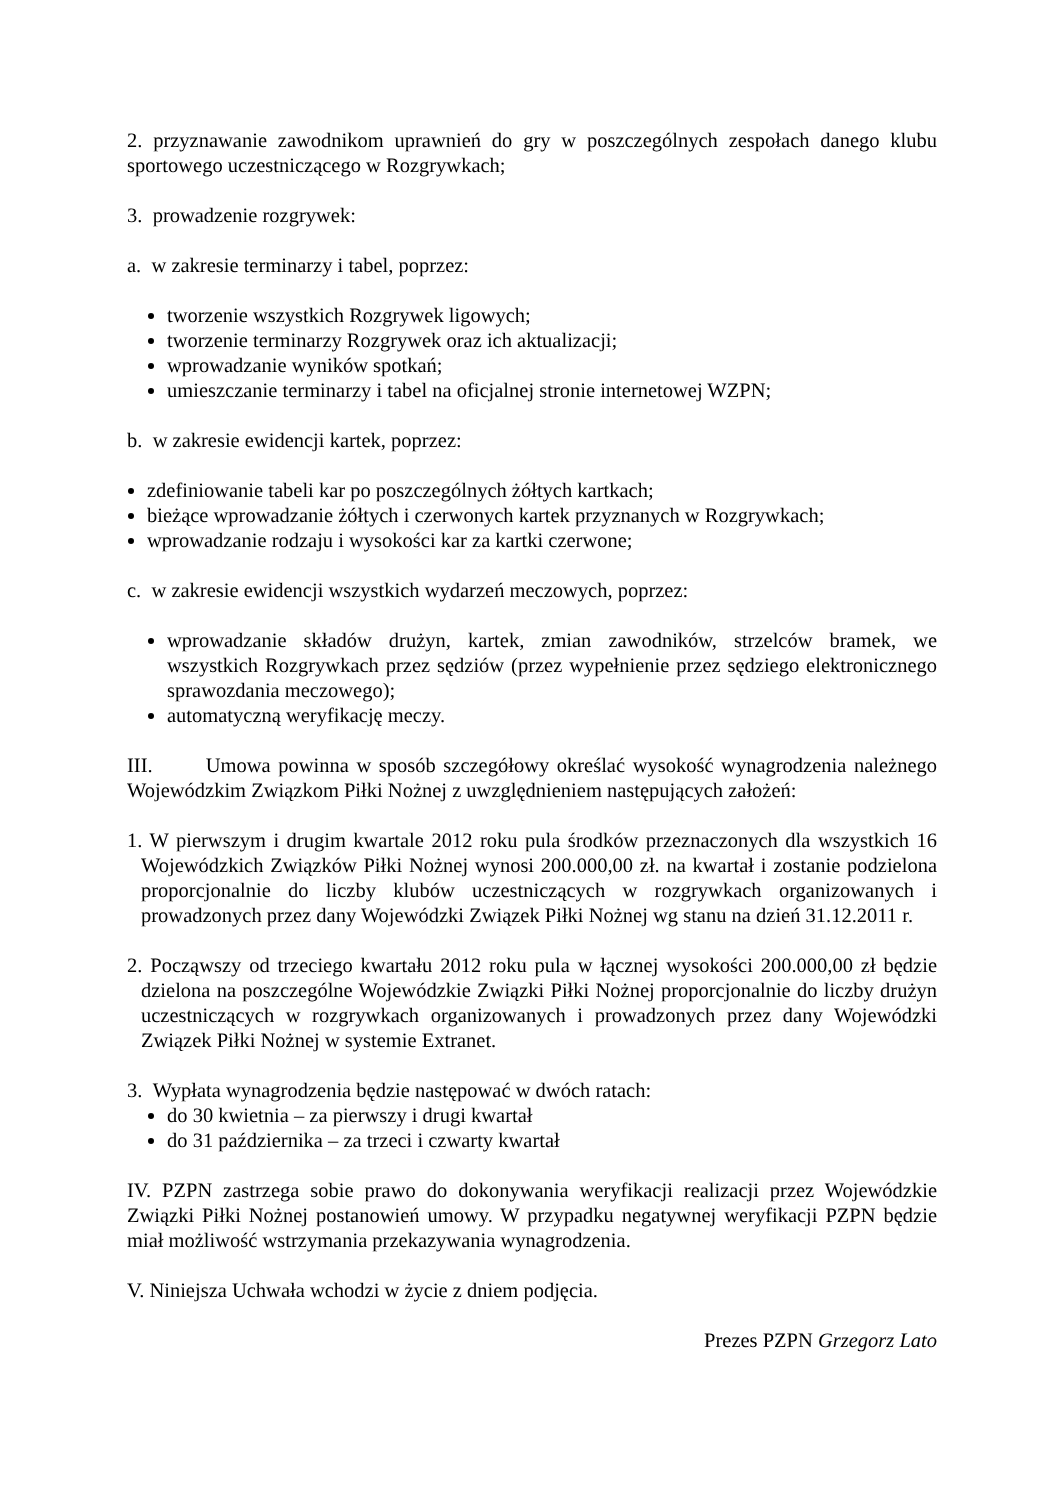2. przyznawanie zawodnikom uprawnień do gry w poszczególnych zespołach danego klubu sportowego uczestniczącego w Rozgrywkach;
3. prowadzenie rozgrywek:
a. w zakresie terminarzy i tabel, poprzez:
tworzenie wszystkich Rozgrywek ligowych;
tworzenie terminarzy Rozgrywek oraz ich aktualizacji;
wprowadzanie wyników spotkań;
umieszczanie terminarzy i tabel na oficjalnej stronie internetowej WZPN;
b. w zakresie ewidencji kartek, poprzez:
zdefiniowanie tabeli kar po poszczególnych żółtych kartkach;
bieżące wprowadzanie żółtych i czerwonych kartek przyznanych w Rozgrywkach;
wprowadzanie rodzaju i wysokości kar za kartki czerwone;
c. w zakresie ewidencji wszystkich wydarzeń meczowych, poprzez:
wprowadzanie składów drużyn, kartek, zmian zawodników, strzelców bramek, we wszystkich Rozgrywkach przez sędziów (przez wypełnienie przez sędziego elektronicznego sprawozdania meczowego);
automatyczną weryfikację meczy.
III. Umowa powinna w sposób szczegółowy określać wysokość wynagrodzenia należnego Wojewódzkim Związkom Piłki Nożnej z uwzględnieniem następujących założeń:
1. W pierwszym i drugim kwartale 2012 roku pula środków przeznaczonych dla wszystkich 16 Wojewódzkich Związków Piłki Nożnej wynosi 200.000,00 zł. na kwartał i zostanie podzielona proporcjonalnie do liczby klubów uczestniczących w rozgrywkach organizowanych i prowadzonych przez dany Wojewódzki Związek Piłki Nożnej wg stanu na dzień 31.12.2011 r.
2. Począwszy od trzeciego kwartału 2012 roku pula w łącznej wysokości 200.000,00 zł będzie dzielona na poszczególne Wojewódzkie Związki Piłki Nożnej proporcjonalnie do liczby drużyn uczestniczących w rozgrywkach organizowanych i prowadzonych przez dany Wojewódzki Związek Piłki Nożnej w systemie Extranet.
3. Wypłata wynagrodzenia będzie następować w dwóch ratach:
do 30 kwietnia – za pierwszy i drugi kwartał
do 31 października – za trzeci i czwarty kwartał
IV. PZPN zastrzega sobie prawo do dokonywania weryfikacji realizacji przez Wojewódzkie Związki Piłki Nożnej postanowień umowy. W przypadku negatywnej weryfikacji PZPN będzie miał możliwość wstrzymania przekazywania wynagrodzenia.
V. Niniejsza Uchwała wchodzi w życie z dniem podjęcia.
Prezes PZPN Grzegorz Lato